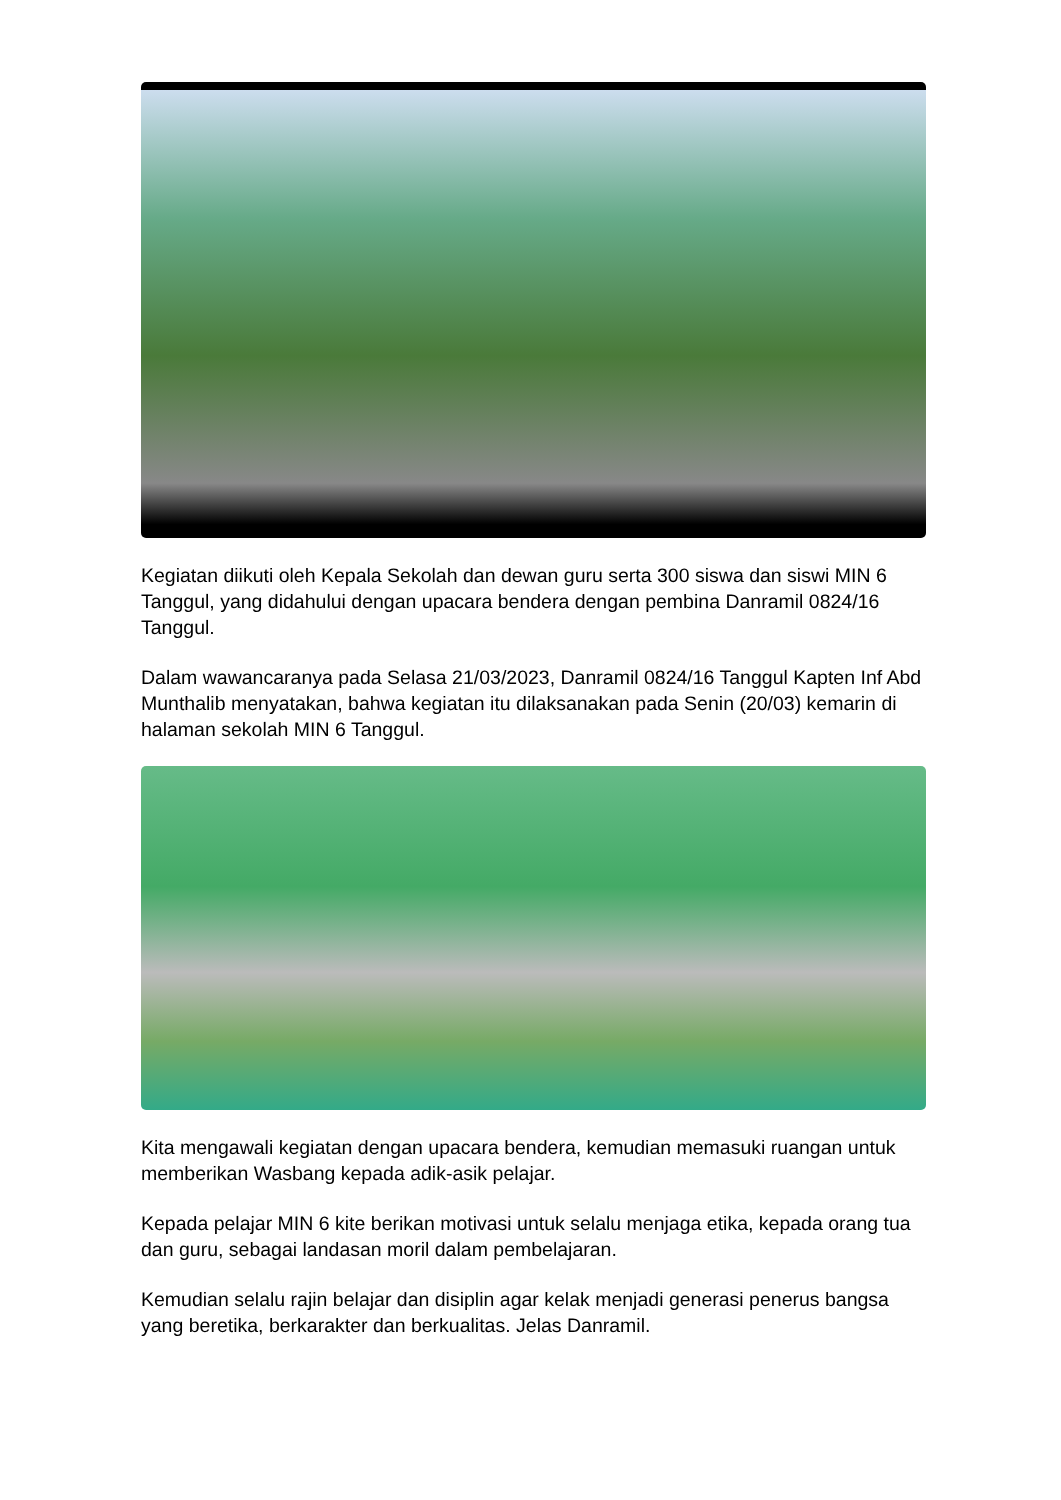Kegiatan diikuti oleh Kepala Sekolah dan dewan guru serta 300 siswa dan siswi MIN 6 Tanggul, yang didahului dengan upacara bendera dengan pembina Danramil 0824/16 Tanggul.
Dalam wawancaranya pada Selasa 21/03/2023, Danramil 0824/16 Tanggul Kapten Inf Abd Munthalib menyatakan, bahwa kegiatan itu dilaksanakan pada Senin (20/03) kemarin di halaman sekolah MIN 6 Tanggul.
Kita mengawali kegiatan dengan upacara bendera, kemudian memasuki ruangan untuk memberikan Wasbang kepada adik-asik pelajar.
Kepada pelajar MIN 6 kite berikan motivasi untuk selalu menjaga etika, kepada orang tua dan guru, sebagai landasan moril dalam pembelajaran.
Kemudian selalu rajin belajar dan disiplin agar kelak menjadi generasi penerus bangsa yang beretika, berkarakter dan berkualitas. Jelas Danramil.